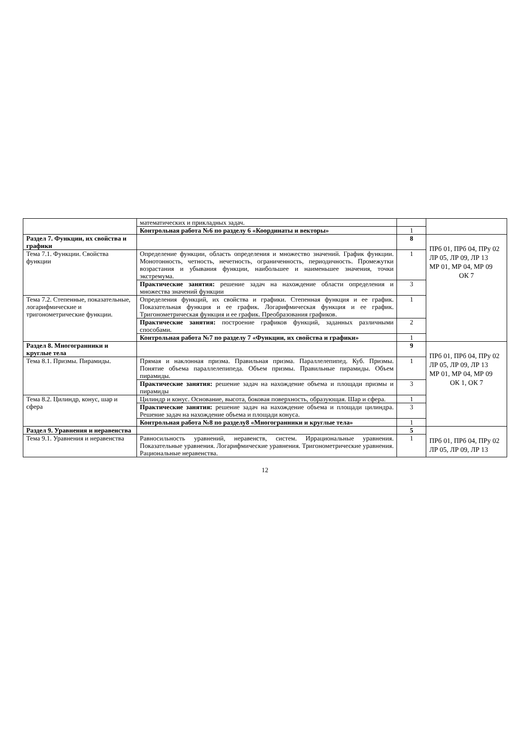| | математических и прикладных задач. | | |
| | Контрольная работа №6 по разделу 6 «Координаты и векторы» | 1 | |
| Раздел 7. Функции, их свойства и графики | | 8 | ПРб 01, ПРб 04, ПРу 02 ЛР 05, ЛР 09, ЛР 13 МР 01, МР 04, МР 09 ОК 7 |
| Тема 7.1. Функции. Свойства функции | Определение функции, область определения и множество значений. График функции. Монотонность, четность, нечетность, ограниченность, периодичность. Промежутки возрастания и убывания функции, наибольшее и наименьшее значения, точки экстремума. | 1 | |
| | Практические занятия: решение задач на нахождение области определения и множества значений функции | 3 | |
| Тема 7.2. Степенные, показательные, логарифмические и тригонометрические функции. | Определения функций, их свойства и графики. Степенная функция и ее график. Показательная функция и ее график. Логарифмическая функция и ее график. Тригонометрическая функция и ее график. Преобразования графиков. | 1 | |
| | Практические занятия: построение графиков функций, заданных различными способами. | 2 | |
| | Контрольная работа №7 по разделу 7 «Функции, их свойства и графики» | 1 | |
| Раздел 8. Многогранники и круглые тела | | 9 | ПРб 01, ПРб 04, ПРу 02 ЛР 05, ЛР 09, ЛР 13 МР 01, МР 04, МР 09 ОК 1, ОК 7 |
| Тема 8.1. Призмы. Пирамиды. | Прямая и наклонная призма. Правильная призма. Параллелепипед. Куб. Призмы. Понятие объема параллелепипеда. Объем призмы. Правильные пирамиды. Объем пирамиды. | 1 | |
| | Практические занятия: решение задач на нахождение объема и площади призмы и пирамиды | 3 | |
| Тема 8.2. Цилиндр, конус, шар и сфера | Цилиндр и конус. Основание, высота, боковая поверхность, образующая. Шар и сфера. | 1 | |
| | Практические занятия: решение задач на нахождение объема и площади цилиндра. Решение задач на нахождение объема и площади конуса. | 3 | |
| | Контрольная работа №8 по разделу8 «Многогранники и круглые тела» | 1 | |
| Раздел 9. Уравнения и неравенства | | 5 | ПРб 01, ПРб 04, ПРу 02 ЛР 05, ЛР 09, ЛР 13 |
| Тема 9.1. Уравнения и неравенства | Равносильность уравнений, неравенств, систем. Иррациональные уравнения. Показательные уравнения. Логарифмические уравнения. Тригонометрические уравнения. Рациональные неравенства. | 1 | |
12